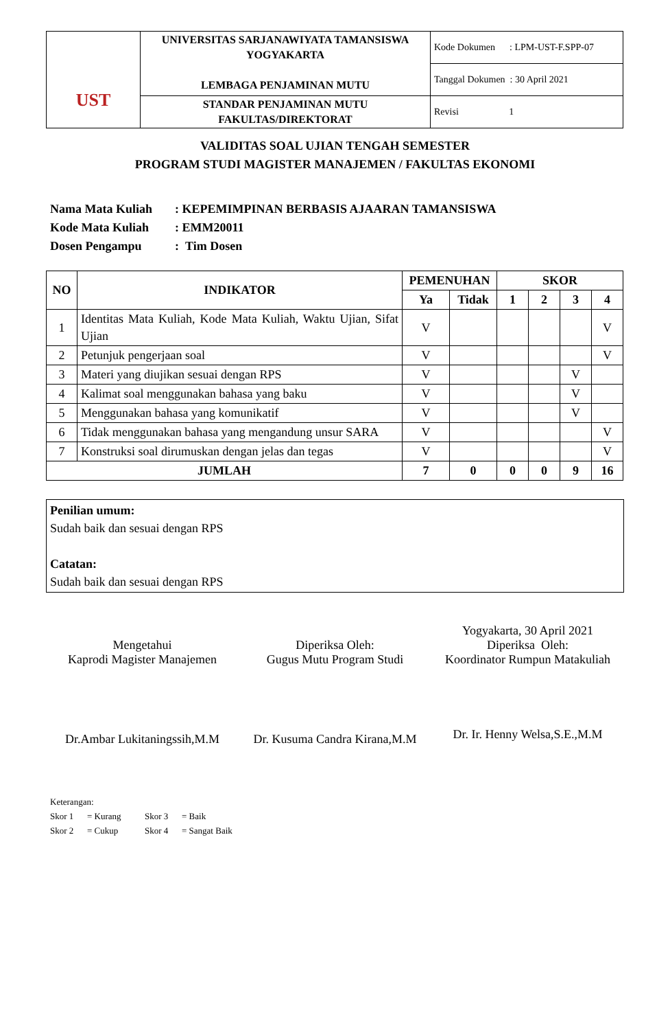| UST | UNIVERSITAS SARJANAWIYATA TAMANSISWA YOGYAKARTA LEMBAGA PENJAMINAN MUTU | Kode Dokumen : LPM-UST-F.SPP-07 |
| | | Tanggal Dokumen : 30 April 2021 |
| | STANDAR PENJAMINAN MUTU FAKULTAS/DIREKTORAT | Revisi 1 |
VALIDITAS SOAL UJIAN TENGAH SEMESTER
PROGRAM STUDI MAGISTER MANAJEMEN / FAKULTAS EKONOMI
Nama Mata Kuliah: KEPEMIMPINAN BERBASIS AJAARAN TAMANSISWA
Kode Mata Kuliah: EMM20011
Dosen Pengampu: Tim Dosen
| NO | INDIKATOR | PEMENUHAN | | SKOR | | | |
| --- | --- | --- | --- | --- | --- | --- | --- |
| | | Ya | Tidak | 1 | 2 | 3 | 4 |
| 1 | Identitas Mata Kuliah, Kode Mata Kuliah, Waktu Ujian, Sifat Ujian | V | | | | | V |
| 2 | Petunjuk pengerjaan soal | V | | | | | V |
| 3 | Materi yang diujikan sesuai dengan RPS | V | | | | V | |
| 4 | Kalimat soal menggunakan bahasa yang baku | V | | | | V | |
| 5 | Menggunakan bahasa yang komunikatif | V | | | | V | |
| 6 | Tidak menggunakan bahasa yang mengandung unsur SARA | V | | | | | V |
| 7 | Konstruksi soal dirumuskan dengan jelas dan tegas | V | | | | | V |
| JUMLAH | | 7 | 0 | 0 | 0 | 9 | 16 |
Penilian umum:
Sudah baik dan sesuai dengan RPS
Catatan:
Sudah baik dan sesuai dengan RPS
Mengetahui
Kaprodi Magister Manajemen
Dr.Ambar Lukitaningssih,M.M
Diperiksa Oleh:
Gugus Mutu Program Studi
Dr. Kusuma Candra Kirana,M.M
Yogyakarta, 30 April 2021
Diperiksa Oleh:
Koordinator Rumpun Matakuliah
Dr. Ir. Henny Welsa,S.E.,M.M
Keterangan:
Skor 1 = Kurang Skor 3 = Baik
Skor 2 = Cukup Skor 4 = Sangat Baik